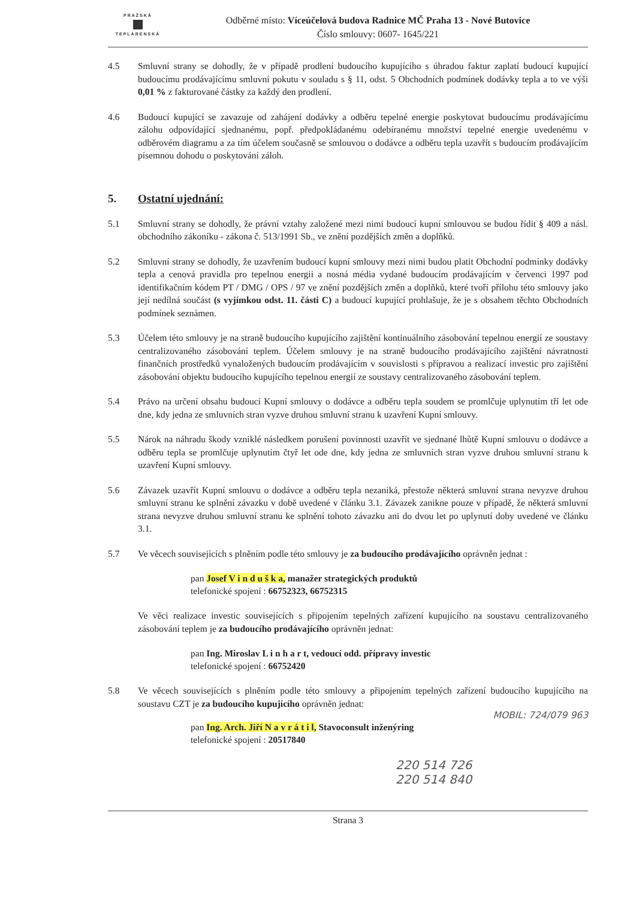PRAŽSKÁ
TEPLÁRENSKÁ
Odběrné místo: Víceúčelová budova Radnice MČ Praha 13 - Nové Butovice
Číslo smlouvy: 0607- 1645/221
4.5 Smluvní strany se dohodly, že v případě prodlení budoucího kupujícího s úhradou faktur zaplatí budoucí kupující budoucímu prodávajícímu smluvní pokutu v souladu s § 11, odst. 5 Obchodních podmínek dodávky tepla a to ve výši 0,01 % z fakturované částky za každý den prodlení.
4.6 Budoucí kupující se zavazuje od zahájení dodávky a odběru tepelné energie poskytovat budoucímu prodávajícímu zálohu odpovídající sjednanému, popř. předpokládanému odebíranému množství tepelné energie uvedenému v odběrovém diagramu a za tím účelem současně se smlouvou o dodávce a odběru tepla uzavřít s budoucím prodávajícím písemnou dohodu o poskytování záloh.
5. Ostatní ujednání:
5.1 Smluvní strany se dohodly, že právní vztahy založené mezi nimi budoucí kupní smlouvou se budou řídit § 409 a násl. obchodního zákoníku - zákona č. 513/1991 Sb., ve znění pozdějších změn a doplňků.
5.2 Smluvní strany se dohodly, že uzavřením budoucí kupní smlouvy mezi nimi budou platit Obchodní podmínky dodávky tepla a cenová pravidla pro tepelnou energii a nosná média vydané budoucím prodávajícím v červenci 1997 pod identifikačním kódem PT / DMG / OPS / 97 ve znění pozdějších změn a doplňků, které tvoří přílohu této smlouvy jako její nedílná součást (s vyjímkou odst. 11. části C) a budoucí kupující prohlašuje, že je s obsahem těchto Obchodních podmínek seznámen.
5.3 Účelem této smlouvy je na straně budoucího kupujícího zajištění kontinuálního zásobování tepelnou energií ze soustavy centralizovaného zásobování teplem. Účelem smlouvy je na straně budoucího prodávajícího zajištění návratnosti finančních prostředků vynaložených budoucím prodávajícím v souvislosti s přípravou a realizací investic pro zajištění zásobování objektu budoucího kupujícího tepelnou energií ze soustavy centralizovaného zásobování teplem.
5.4 Právo na určení obsahu budoucí Kupní smlouvy o dodávce a odběru tepla soudem se promlčuje uplynutím tří let ode dne, kdy jedna ze smluvních stran vyzve druhou smluvní stranu k uzavření Kupní smlouvy.
5.5 Nárok na náhradu škody vzniklé následkem porušení povinnosti uzavřít ve sjednané lhůtě Kupní smlouvu o dodávce a odběru tepla se promlčuje uplynutím čtyř let ode dne, kdy jedna ze smluvních stran vyzve druhou smluvní stranu k uzavření Kupní smlouvy.
5.6 Závazek uzavřít Kupní smlouvu o dodávce a odběru tepla nezaniká, přestože některá smluvní strana nevyzve druhou smluvní stranu ke splnění závazku v době uvedené v článku 3.1. Závazek zanikne pouze v případě, že některá smluvní strana nevyzve druhou smluvní stranu ke splnění tohoto závazku ani do dvou let po uplynutí doby uvedené ve článku 3.1.
5.7 Ve věcech souvisejících s plněním podle této smlouvy je za budoucího prodávajícího oprávněn jednat :
pan Josef V i n d u š k a, manažer strategických produktů
telefonické spojení : 66752323, 66752315
Ve věci realizace investic souvisejících s připojením tepelných zařízení kupujícího na soustavu centralizovaného zásobování teplem je za budoucího prodávajícího oprávněn jednat:
pan Ing. Miroslav L i n h a r t, vedoucí odd. přípravy investic
telefonické spojení : 66752420
5.8 Ve věcech souvisejících s plněním podle této smlouvy a připojením tepelných zařízení budoucího kupujícího na soustavu CZT je za budoucího kupujícího oprávněn jednat:
MOBIL: 724/079 963
pan Ing. Arch. Jiří N a v r á t i l, Stavoconsult inženýring
telefonické spojení : 20517840
220 514 726
220 514 840
Strana 3